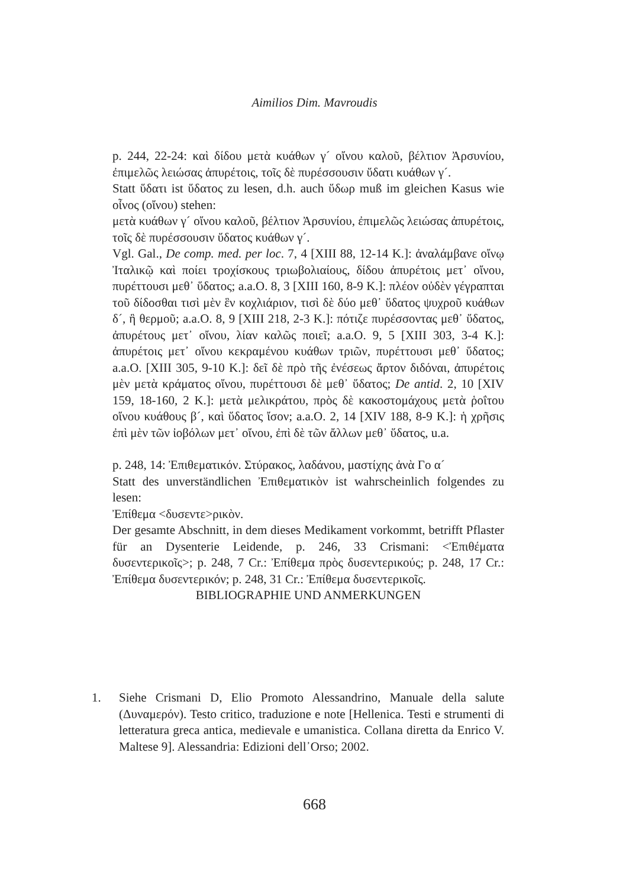Aimilios Dim. Mavroudis
p. 244, 22-24: καὶ δίδου μετὰ κυάθων γ´ οἴνου καλοῦ, βέλτιον Ἀρσυνίου, ἐπιμελῶς λειώσας ἀπυρέτοις, τοῖς δὲ πυρέσσουσιν ὕδατι κυάθων γ´.
Statt ὕδατι ist ὕδατος zu lesen, d.h. auch ὕδωρ muß im gleichen Kasus wie οἶνος (οἴνου) stehen:
μετὰ κυάθων γ´ οἴνου καλοῦ, βέλτιον Ἀρσυνίου, ἐπιμελῶς λειώσας ἀπυρέτοις, τοῖς δὲ πυρέσσουσιν ὕδατος κυάθων γ´.
Vgl. Gal., De comp. med. per loc. 7, 4 [XIII 88, 12-14 K.]: ἀναλάμβανε οἴνῳ Ἰταλικῷ καὶ ποίει τροχίσκους τριωβολιαίους, δίδου ἀπυρέτοις μετ᾽ οἴνου, πυρέττουσι μεθ᾽ ὕδατος; a.a.O. 8, 3 [XIII 160, 8-9 K.]: πλέον οὐδὲν γέγραπται τοῦ δίδοσθαι τισὶ μὲν ἓν κοχλιάριον, τισὶ δὲ δύο μεθ᾽ ὕδατος ψυχροῦ κυάθων δ´, ἢ θερμοῦ; a.a.O. 8, 9 [XIII 218, 2-3 K.]: πότιζε πυρέσσοντας μεθ᾽ ὕδατος, ἀπυρέτους μετ᾽ οἴνου, λίαν καλῶς ποιεῖ; a.a.O. 9, 5 [XIII 303, 3-4 K.]: ἀπυρέτοις μετ᾽ οἴνου κεκραμένου κυάθων τριῶν, πυρέττουσι μεθ᾽ ὕδατος; a.a.O. [XIII 305, 9-10 K.]: δεῖ δὲ πρὸ τῆς ἐνέσεως ἄρτον διδόναι, ἀπυρέτοις μὲν μετὰ κράματος οἴνου, πυρέττουσι δὲ μεθ᾽ ὕδατος; De antid. 2, 10 [XIV 159, 18-160, 2 K.]: μετὰ μελικράτου, πρὸς δὲ κακοστομάχους μετὰ ῥοΐτου οἴνου κυάθους β´, καὶ ὕδατος ἴσον; a.a.O. 2, 14 [XIV 188, 8-9 K.]: ἡ χρῆσις ἐπὶ μὲν τῶν ἰοβόλων μετ᾽ οἴνου, ἐπὶ δὲ τῶν ἄλλων μεθ᾽ ὕδατος, u.a.
p. 248, 14: Ἐπιθεματικόν. Στύρακος, λαδάνου, μαστίχης ἀνὰ Γο α´
Statt des unverständlichen Ἐπιθεματικὸν ist wahrscheinlich folgendes zu lesen:
Ἐπίθεμα <δυσεντε>ρικὸν.
Der gesamte Abschnitt, in dem dieses Medikament vorkommt, betrifft Pflaster für an Dysenterie Leidende, p. 246, 33 Crismani: <Ἐπιθέματα δυσεντερικοῖς>; p. 248, 7 Cr.: Ἐπίθεμα πρὸς δυσεντερικούς; p. 248, 17 Cr.: Ἐπίθεμα δυσεντερικόν; p. 248, 31 Cr.: Ἐπίθεμα δυσεντερικοῖς.
BIBLIOGRAPHIE UND ANMERKUNGEN
1. Siehe Crismani D, Elio Promoto Alessandrino, Manuale della salute (Δυναμερόν). Testo critico, traduzione e note [Hellenica. Testi e strumenti di letteratura greca antica, medievale e umanistica. Collana diretta da Enrico V. Maltese 9]. Alessandria: Edizioni dell᾽Orso; 2002.
668